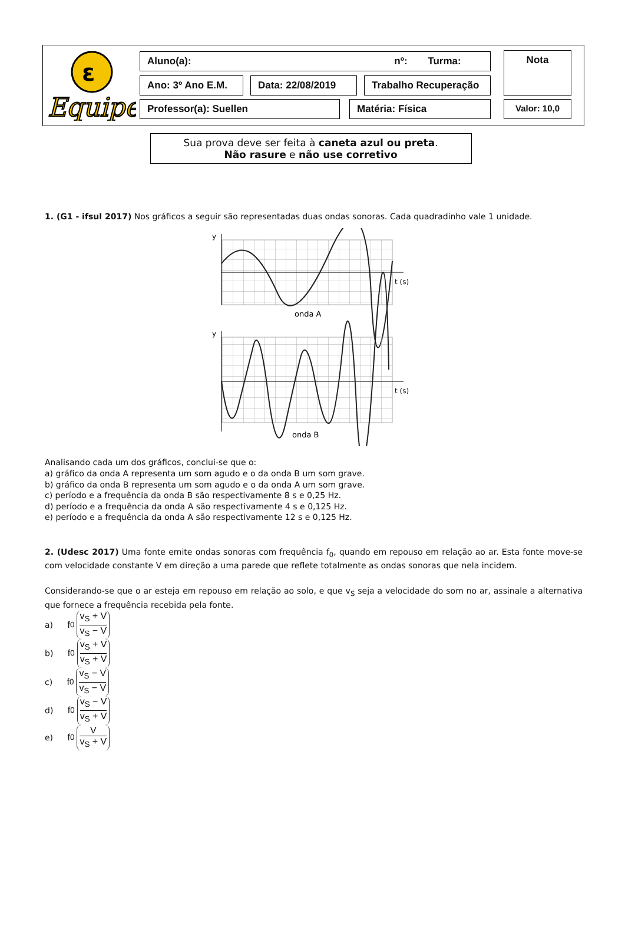ε
Equipe
Aluno(a): nº: Turma:
Ano: 3º Ano E.M. Data: 22/08/2019 Trabalho Recuperação
Professor(a): Suellen Matéria: Física
Nota
Valor: 10,0
Sua prova deve ser feita à caneta azul ou preta.
Não rasure e não use corretivo
1. (G1 - ifsul 2017) Nos gráficos a seguir são representadas duas ondas sonoras. Cada quadradinho vale 1 unidade.
y
t (s)
onda A
y
t (s)
onda B
Analisando cada um dos gráficos, conclui-se que o:
a) gráfico da onda A representa um som agudo e o da onda B um som grave.
b) gráfico da onda B representa um som agudo e o da onda A um som grave.
c) período e a frequência da onda B são respectivamente 8 s e 0,25 Hz.
d) período e a frequência da onda A são respectivamente 4 s e 0,125 Hz.
e) período e a frequência da onda A são respectivamente 12 s e 0,125 Hz.
2. (Udesc 2017) Uma fonte emite ondas sonoras com frequência f<sub>0</sub>, quando em repouso em relação ao ar. Esta fonte move-se com velocidade constante V em direção a uma parede que reflete totalmente as ondas sonoras que nela incidem.
Considerando-se que o ar esteja em repouso em relação ao solo, e que v<sub>S</sub> seja a velocidade do som no ar, assinale a alternativa que fornece a frequência recebida pela fonte.
a) f<sub>0</sub> v<sub>S</sub> + V v<sub>S</sub> − V
b) f<sub>0</sub> v<sub>S</sub> + V v<sub>S</sub> + V
c) f<sub>0</sub> v<sub>S</sub> − V v<sub>S</sub> − V
d) f<sub>0</sub> v<sub>S</sub> − V v<sub>S</sub> + V
e) f<sub>0</sub> V v<sub>S</sub> + V